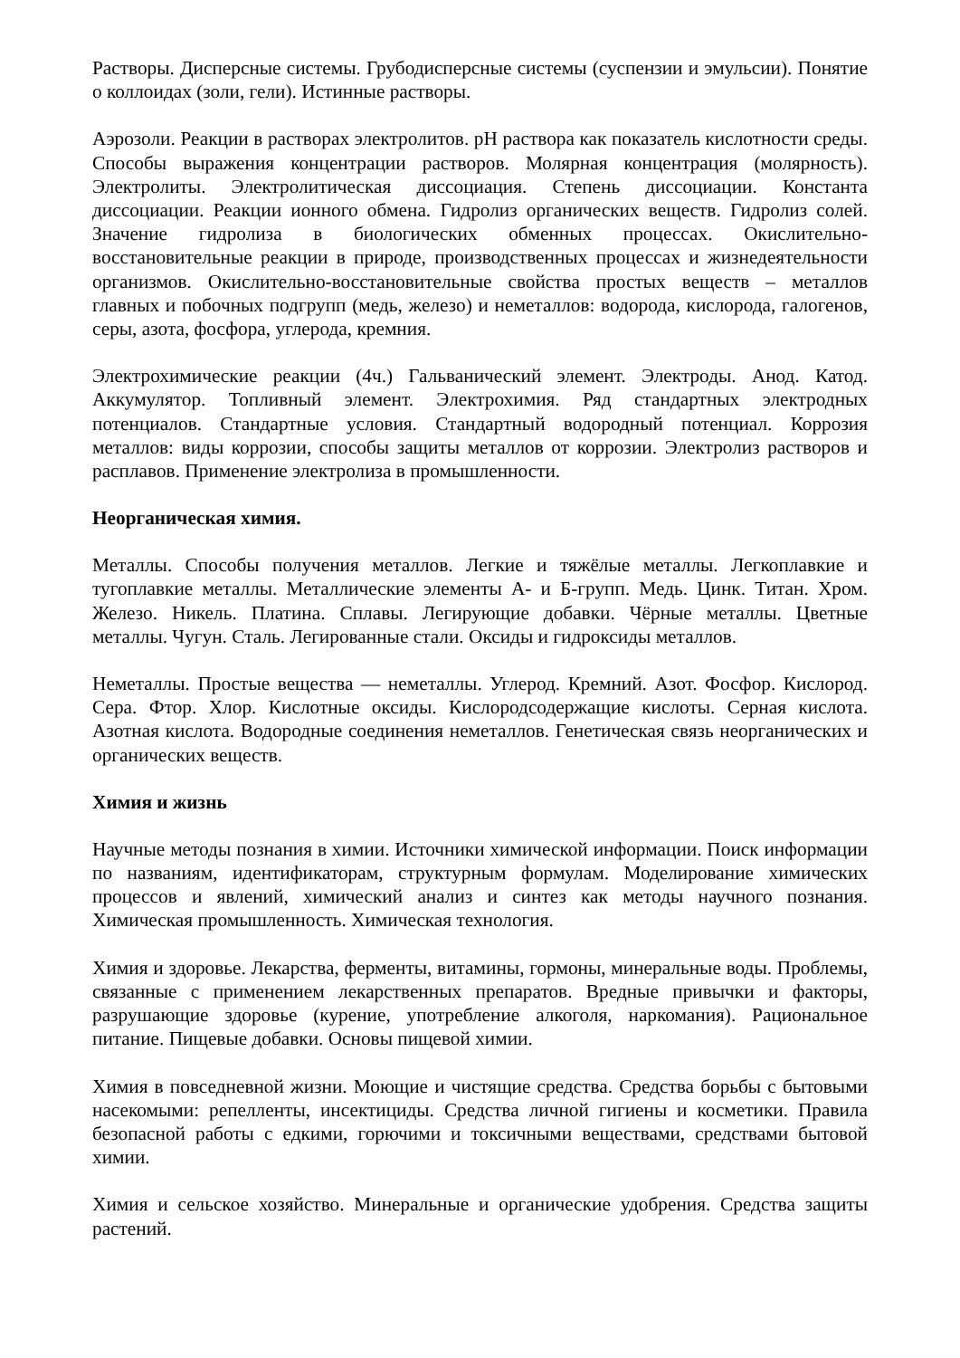Растворы. Дисперсные системы. Грубодисперсные системы (суспензии и эмульсии). Понятие о коллоидах (золи, гели). Истинные растворы.
Аэрозоли. Реакции в растворах электролитов. pH раствора как показатель кислотности среды. Способы выражения концентрации растворов. Молярная концентрация (молярность). Электролиты. Электролитическая диссоциация. Степень диссоциации. Константа диссоциации. Реакции ионного обмена. Гидролиз органических веществ. Гидролиз солей. Значение гидролиза в биологических обменных процессах. Окислительно-восстановительные реакции в природе, производственных процессах и жизнедеятельности организмов. Окислительно-восстановительные свойства простых веществ – металлов главных и побочных подгрупп (медь, железо) и неметаллов: водорода, кислорода, галогенов, серы, азота, фосфора, углерода, кремния.
Электрохимические реакции (4ч.) Гальванический элемент. Электроды. Анод. Катод. Аккумулятор. Топливный элемент. Электрохимия. Ряд стандартных электродных потенциалов. Стандартные условия. Стандартный водородный потенциал. Коррозия металлов: виды коррозии, способы защиты металлов от коррозии. Электролиз растворов и расплавов. Применение электролиза в промышленности.
Неорганическая химия.
Металлы. Способы получения металлов. Легкие и тяжёлые металлы. Легкоплавкие и тугоплавкие металлы. Металлические элементы А- и Б-групп. Медь. Цинк. Титан. Хром. Железо. Никель. Платина. Сплавы. Легирующие добавки. Чёрные металлы. Цветные металлы. Чугун. Сталь. Легированные стали. Оксиды и гидроксиды металлов.
Неметаллы. Простые вещества — неметаллы. Углерод. Кремний. Азот. Фосфор. Кислород. Сера. Фтор. Хлор. Кислотные оксиды. Кислородсодержащие кислоты. Серная кислота. Азотная кислота. Водородные соединения неметаллов. Генетическая связь неорганических и органических веществ.
Химия и жизнь
Научные методы познания в химии. Источники химической информации. Поиск информации по названиям, идентификаторам, структурным формулам. Моделирование химических процессов и явлений, химический анализ и синтез как методы научного познания. Химическая промышленность. Химическая технология.
Химия и здоровье. Лекарства, ферменты, витамины, гормоны, минеральные воды. Проблемы, связанные с применением лекарственных препаратов. Вредные привычки и факторы, разрушающие здоровье (курение, употребление алкоголя, наркомания). Рациональное питание. Пищевые добавки. Основы пищевой химии.
Химия в повседневной жизни. Моющие и чистящие средства. Средства борьбы с бытовыми насекомыми: репелленты, инсектициды. Средства личной гигиены и косметики. Правила безопасной работы с едкими, горючими и токсичными веществами, средствами бытовой химии.
Химия и сельское хозяйство. Минеральные и органические удобрения. Средства защиты растений.